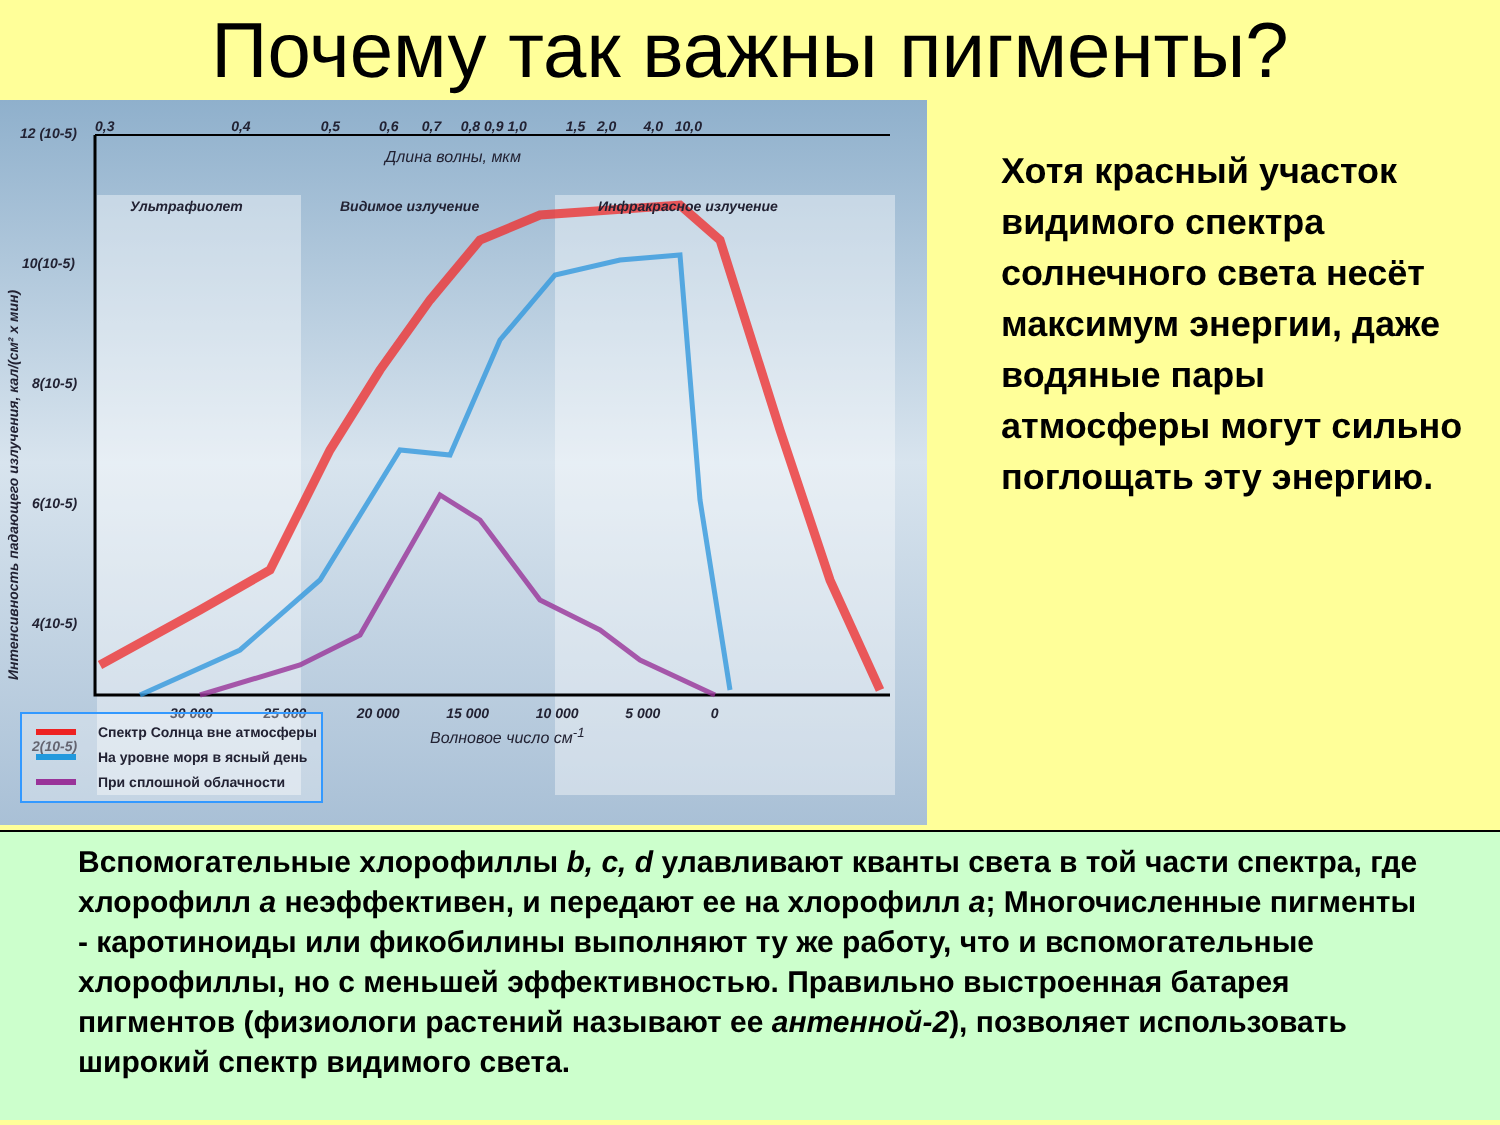Почему так важны пигменты?
12 (10-5)
0,3 0,4 0,5 0,6 0,7 0,8 0,9 1,0 1,5 2,0 4,0 10,0
Длина волны, мкм
Ультрафиолет Видимое излучение Инфракрасное излучение
10(10-5)
8(10-5)
6(10-5)
4(10-5)
2(10-5)
30 000 25 000 20 000 15 000 10 000 5 000 0
Волновое число см<sup>-1</sup>
Интенсивность падающего излучения, кал/(см² х мин)
Спектр Солнца вне атмосферы
На уровне моря в ясный день
При сплошной облачности
Хотя красный участок видимого спектра солнечного света несёт максимум энергии, даже водяные пары атмосферы могут сильно поглощать эту энергию.
Вспомогательные хлорофиллы b, c, d улавливают кванты света в той части спектра, где хлорофилл a неэффективен, и передают ее на хлорофилл a; Многочисленные пигменты - каротиноиды или фикобилины выполняют ту же работу, что и вспомогательные хлорофиллы, но с меньшей эффективностью. Правильно выстроенная батарея пигментов (физиологи растений называют ее антенной-2), позволяет использовать широкий спектр видимого света.